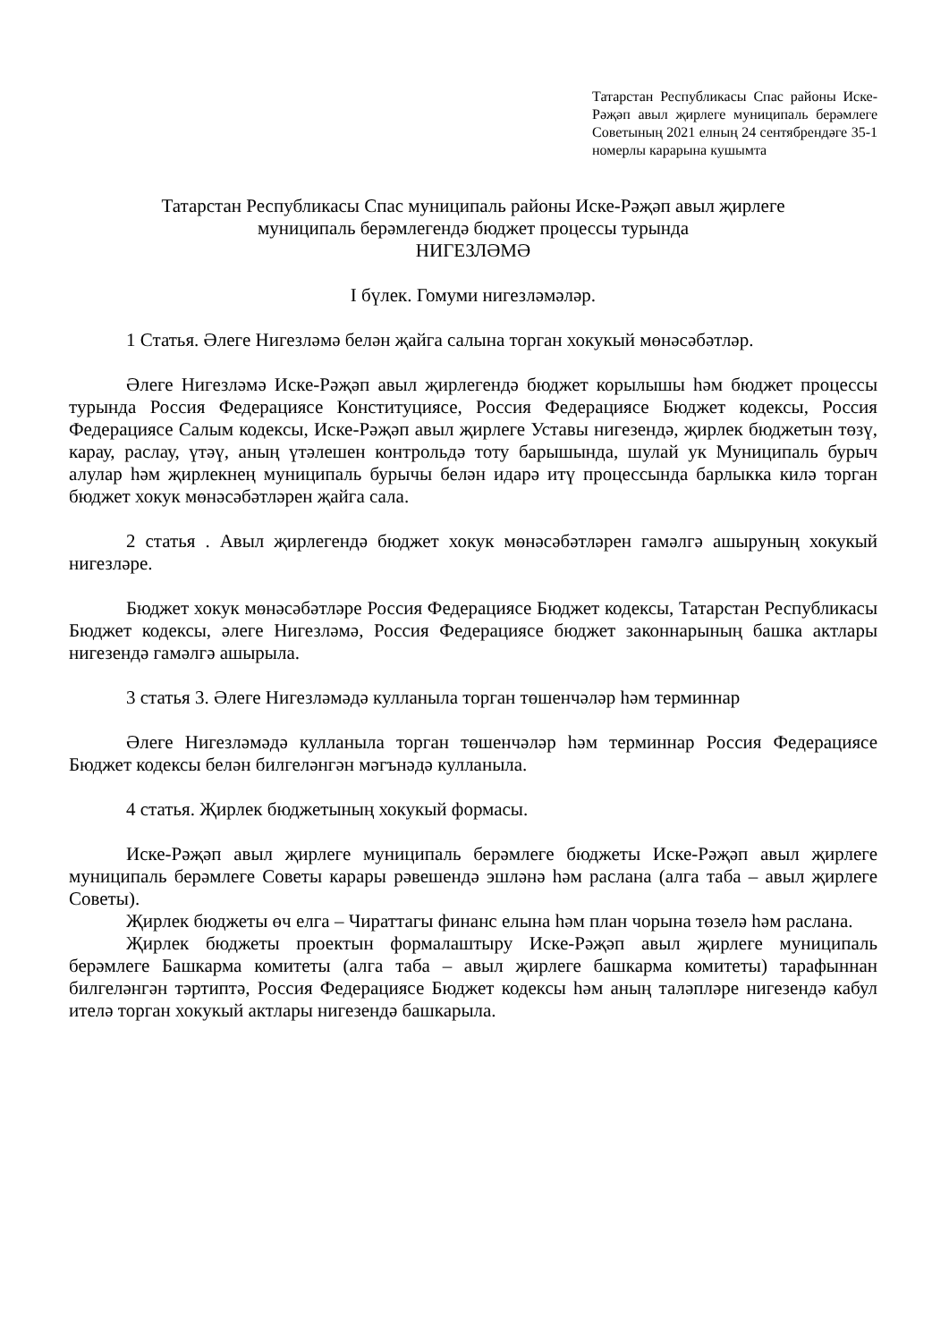Татарстан Республикасы Спас районы Иске-Рәҗәп авыл җирлеге муниципаль берәмлеге Советының 2021 елның 24 сентябрендәге 35-1 номерлы карарына кушымта
Татарстан Республикасы Спас муниципаль районы Иске-Рәҗәп авыл җирлеге
муниципаль берәмлегендә бюджет процессы турында
НИГЕЗЛӘМӘ
I бүлек. Гомуми нигезләмәләр.
1 Статья. Әлеге Нигезләмә белән җайга салына торган хокукый мөнәсәбәтләр.
Әлеге Нигезләмә Иске-Рәҗәп авыл җирлегендә бюджет корылышы һәм бюджет процессы турында Россия Федерациясе Конституциясе, Россия Федерациясе Бюджет кодексы, Россия Федерациясе Салым кодексы, Иске-Рәҗәп авыл җирлеге Уставы нигезендә, җирлек бюджетын төзү, карау, раслау, үтәү, аның үтәлешен контрольдә тоту барышында, шулай ук Муниципаль бурыч алулар һәм җирлекнең муниципаль бурычы белән идарә итү процессында барлыкка килә торган бюджет хокук мөнәсәбәтләрен җайга сала.
2 статья . Авыл җирлегендә бюджет хокук мөнәсәбәтләрен гамәлгә ашыруның хокукый нигезләре.
Бюджет хокук мөнәсәбәтләре Россия Федерациясе Бюджет кодексы, Татарстан Республикасы Бюджет кодексы, әлеге Нигезләмә, Россия Федерациясе бюджет законнарының башка актлары нигезендә гамәлгә ашырыла.
3 статья 3. Әлеге Нигезләмәдә кулланыла торган төшенчәләр һәм терминнар
Әлеге Нигезләмәдә кулланыла торган төшенчәләр һәм терминнар Россия Федерациясе Бюджет кодексы белән билгеләнгән мәгънәдә кулланыла.
4 статья. Җирлек бюджетының хокукый формасы.
Иске-Рәҗәп авыл җирлеге муниципаль берәмлеге бюджеты Иске-Рәҗәп авыл җирлеге муниципаль берәмлеге Советы карары рәвешендә эшләнә һәм раслана (алга таба – авыл җирлеге Советы).
Җирлек бюджеты өч елга – Чираттагы финанс елына һәм план чорына төзелә һәм раслана.
Җирлек бюджеты проектын формалаштыру Иске-Рәҗәп авыл җирлеге муниципаль берәмлеге Башкарма комитеты (алга таба – авыл җирлеге башкарма комитеты) тарафыннан билгеләнгән тәртиптә, Россия Федерациясе Бюджет кодексы һәм аның таләпләре нигезендә кабул ителә торган хокукый актлары нигезендә башкарыла.